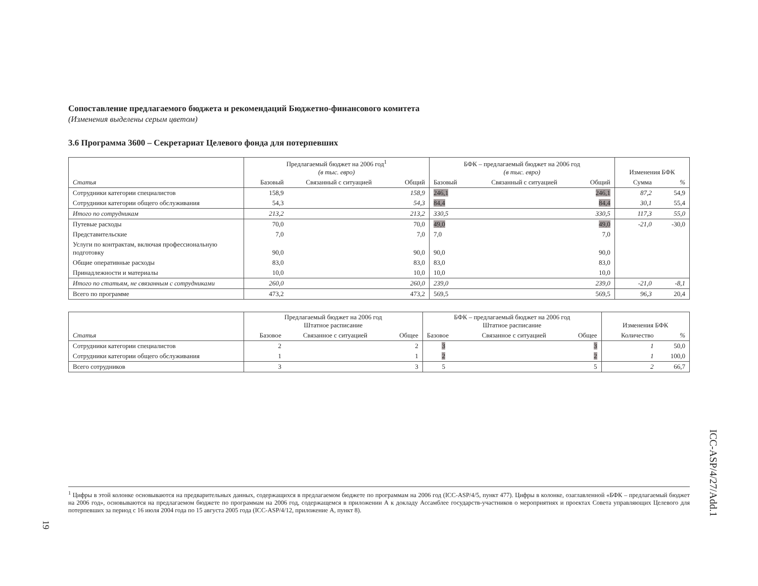Сопоставление предлагаемого бюджета и рекомендаций Бюджетно-финансового комитета
(Изменения выделены серым цветом)
3.6 Программа 3600 – Секретариат Целевого фонда для потерпевших
| Статья | Предлагаемый бюджет на 2006 год<sup>1</sup> (в тыс. евро) | | | БФК – предлагаемый бюджет на 2006 год (в тыс. евро) | | | Изменения БФК | |
| --- | --- | --- | --- | --- | --- | --- | --- | --- |
| | Базовый | Связанный с ситуацией | Общий | Базовый | Связанный с ситуацией | Общий | Сумма | % |
| Сотрудники категории специалистов | 158,9 | | 158,9 | 246,1 | | 246,1 | 87,2 | 54,9 |
| Сотрудники категории общего обслуживания | 54,3 | | 54,3 | 84,4 | | 84,4 | 30,1 | 55,4 |
| Итого по сотрудникам | 213,2 | | 213,2 | 330,5 | | 330,5 | 117,3 | 55,0 |
| Путевые расходы | 70,0 | | 70,0 | 49,0 | | 49,0 | -21,0 | -30,0 |
| Представительские | 7,0 | | 7,0 | 7,0 | | 7,0 | | |
| Услуги по контрактам, включая профессиональную подготовку | 90,0 | | 90,0 | 90,0 | | 90,0 | | |
| Общие оперативные расходы | 83,0 | | 83,0 | 83,0 | | 83,0 | | |
| Принадлежности и материалы | 10,0 | | 10,0 | 10,0 | | 10,0 | | |
| Итого по статьям, не связанным с сотрудниками | 260,0 | | 260,0 | 239,0 | | 239,0 | -21,0 | -8,1 |
| Всего по программе | 473,2 | | 473,2 | 569,5 | | 569,5 | 96,3 | 20,4 |
| Статья | Предлагаемый бюджет на 2006 год Штатное расписание | | | БФК – предлагаемый бюджет на 2006 год Штатное расписание | | | Изменения БФК | |
| --- | --- | --- | --- | --- | --- | --- | --- | --- |
| | Базовое | Связанное с ситуацией | Общее | Базовое | Связанное с ситуацией | Общее | Количество | % |
| Сотрудники категории специалистов | 2 | | 2 | 3 | | 3 | 1 | 50,0 |
| Сотрудники категории общего обслуживания | 1 | | 1 | 2 | | 2 | 1 | 100,0 |
| Всего сотрудников | 3 | | 3 | 5 | | 5 | 2 | 66,7 |
<sup>1</sup> Цифры в этой колонке основываются на предварительных данных, содержащихся в предлагаемом бюджете по программам на 2006 год (ICC-ASP/4/5, пункт 477). Цифры в колонке, озаглавленной «БФК – предлагаемый бюджет на 2006 год», основываются на предлагаемом бюджете по программам на 2006 год, содержащемся в приложении А к докладу Ассамблее государств-участников о мероприятиях и проектах Совета управляющих Целевого для потерпевших за период с 16 июля 2004 года по 15 августа 2005 года (ICC-ASP/4/12, приложение А, пункт 8).
ICC-ASP/4/27/Add.1
19